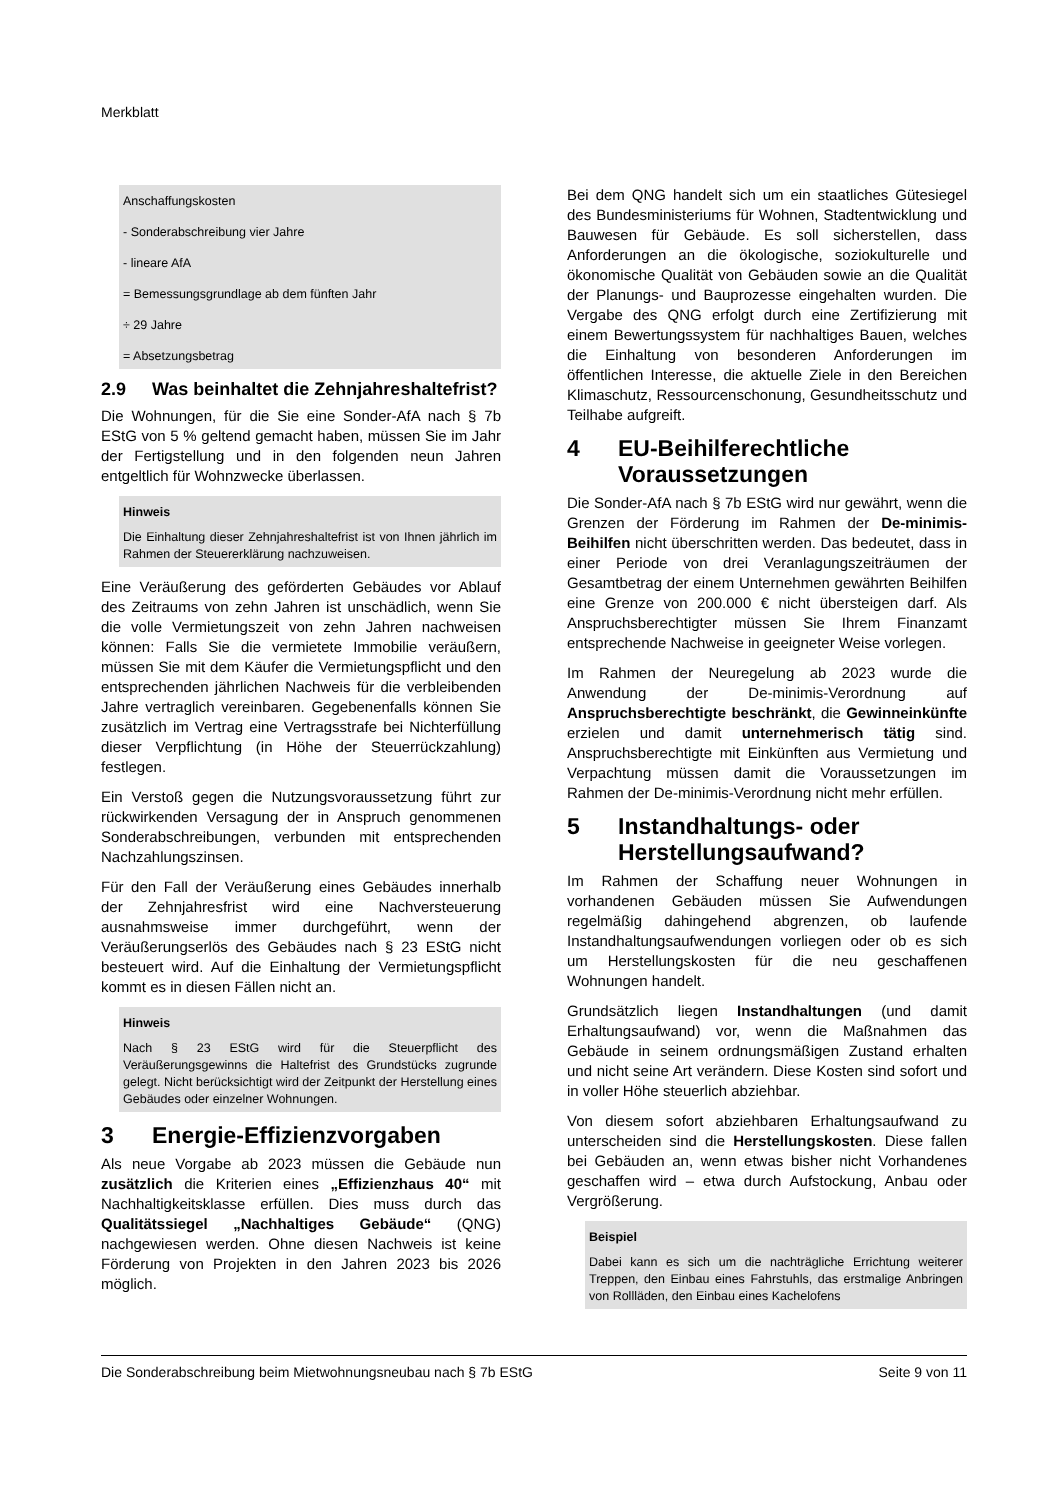Merkblatt
Anschaffungskosten
- Sonderabschreibung vier Jahre
- lineare AfA
= Bemessungsgrundlage ab dem fünften Jahr
÷ 29 Jahre
= Absetzungsbetrag
2.9 Was beinhaltet die Zehnjahreshaltefrist?
Die Wohnungen, für die Sie eine Sonder-AfA nach § 7b EStG von 5 % geltend gemacht haben, müssen Sie im Jahr der Fertigstellung und in den folgenden neun Jahren entgeltlich für Wohnzwecke überlassen.
Hinweis
Die Einhaltung dieser Zehnjahreshaltefrist ist von Ihnen jährlich im Rahmen der Steuererklärung nachzuweisen.
Eine Veräußerung des geförderten Gebäudes vor Ablauf des Zeitraums von zehn Jahren ist unschädlich, wenn Sie die volle Vermietungszeit von zehn Jahren nachweisen können: Falls Sie die vermietete Immobilie veräußern, müssen Sie mit dem Käufer die Vermietungspflicht und den entsprechenden jährlichen Nachweis für die verbleibenden Jahre vertraglich vereinbaren. Gegebenenfalls können Sie zusätzlich im Vertrag eine Vertragsstrafe bei Nichterfüllung dieser Verpflichtung (in Höhe der Steuerrückzahlung) festlegen.
Ein Verstoß gegen die Nutzungsvoraussetzung führt zur rückwirkenden Versagung der in Anspruch genommenen Sonderabschreibungen, verbunden mit entsprechenden Nachzahlungszinsen.
Für den Fall der Veräußerung eines Gebäudes innerhalb der Zehnjahresfrist wird eine Nachversteuerung ausnahmsweise immer durchgeführt, wenn der Veräußerungserlös des Gebäudes nach § 23 EStG nicht besteuert wird. Auf die Einhaltung der Vermietungspflicht kommt es in diesen Fällen nicht an.
Hinweis
Nach § 23 EStG wird für die Steuerpflicht des Veräußerungsgewinns die Haltefrist des Grundstücks zugrunde gelegt. Nicht berücksichtigt wird der Zeitpunkt der Herstellung eines Gebäudes oder einzelner Wohnungen.
3 Energie-Effizienzvorgaben
Als neue Vorgabe ab 2023 müssen die Gebäude nun zusätzlich die Kriterien eines „Effizienzhaus 40“ mit Nachhaltigkeitsklasse erfüllen. Dies muss durch das Qualitätssiegel „Nachhaltiges Gebäude“ (QNG) nachgewiesen werden. Ohne diesen Nachweis ist keine Förderung von Projekten in den Jahren 2023 bis 2026 möglich.
Bei dem QNG handelt sich um ein staatliches Gütesiegel des Bundesministeriums für Wohnen, Stadtentwicklung und Bauwesen für Gebäude. Es soll sicherstellen, dass Anforderungen an die ökologische, soziokulturelle und ökonomische Qualität von Gebäuden sowie an die Qualität der Planungs- und Bauprozesse eingehalten wurden. Die Vergabe des QNG erfolgt durch eine Zertifizierung mit einem Bewertungssystem für nachhaltiges Bauen, welches die Einhaltung von besonderen Anforderungen im öffentlichen Interesse, die aktuelle Ziele in den Bereichen Klimaschutz, Ressourcenschonung, Gesundheitsschutz und Teilhabe aufgreift.
4 EU-Beihilferechtliche Voraussetzungen
Die Sonder-AfA nach § 7b EStG wird nur gewährt, wenn die Grenzen der Förderung im Rahmen der De-minimis-Beihilfen nicht überschritten werden. Das bedeutet, dass in einer Periode von drei Veranlagungszeiträumen der Gesamtbetrag der einem Unternehmen gewährten Beihilfen eine Grenze von 200.000 € nicht übersteigen darf. Als Anspruchsberechtigter müssen Sie Ihrem Finanzamt entsprechende Nachweise in geeigneter Weise vorlegen.
Im Rahmen der Neuregelung ab 2023 wurde die Anwendung der De-minimis-Verordnung auf Anspruchsberechtigte beschränkt, die Gewinneinkünfte erzielen und damit unternehmerisch tätig sind. Anspruchsberechtigte mit Einkünften aus Vermietung und Verpachtung müssen damit die Voraussetzungen im Rahmen der De-minimis-Verordnung nicht mehr erfüllen.
5 Instandhaltungs- oder Herstellungsaufwand?
Im Rahmen der Schaffung neuer Wohnungen in vorhandenen Gebäuden müssen Sie Aufwendungen regelmäßig dahingehend abgrenzen, ob laufende Instandhaltungsaufwendungen vorliegen oder ob es sich um Herstellungskosten für die neu geschaffenen Wohnungen handelt.
Grundsätzlich liegen Instandhaltungen (und damit Erhaltungsaufwand) vor, wenn die Maßnahmen das Gebäude in seinem ordnungsmäßigen Zustand erhalten und nicht seine Art verändern. Diese Kosten sind sofort und in voller Höhe steuerlich abziehbar.
Von diesem sofort abziehbaren Erhaltungsaufwand zu unterscheiden sind die Herstellungskosten. Diese fallen bei Gebäuden an, wenn etwas bisher nicht Vorhandenes geschaffen wird – etwa durch Aufstockung, Anbau oder Vergrößerung.
Beispiel
Dabei kann es sich um die nachträgliche Errichtung weiterer Treppen, den Einbau eines Fahrstuhls, das erstmalige Anbringen von Rollläden, den Einbau eines Kachelofens
Die Sonderabschreibung beim Mietwohnungsneubau nach § 7b EStG Seite 9 von 11